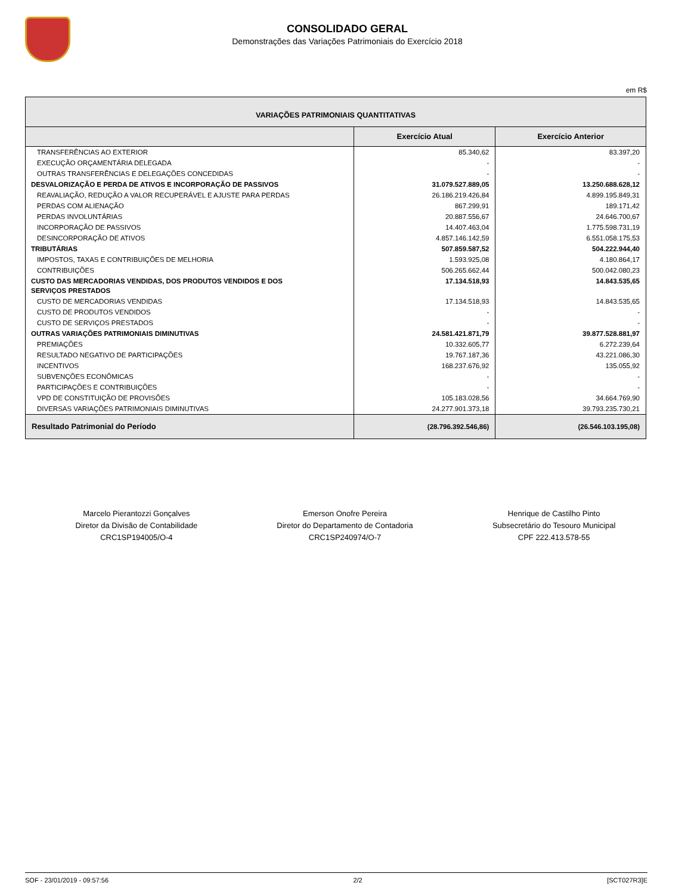CONSOLIDADO GERAL
Demonstrações das Variações Patrimoniais do Exercício 2018
em R$
| VARIAÇÕES PATRIMONIAIS QUANTITATIVAS | | |
| | Exercício Atual | Exercício Anterior |
| TRANSFERÊNCIAS AO EXTERIOR | 85.340,62 | 83.397,20 |
| EXECUÇÃO ORÇAMENTÁRIA DELEGADA | - | - |
| OUTRAS TRANSFERÊNCIAS E DELEGAÇÕES CONCEDIDAS | - | - |
| DESVALORIZAÇÃO E PERDA DE ATIVOS E INCORPORAÇÃO DE PASSIVOS | 31.079.527.889,05 | 13.250.688.628,12 |
| REAVALIAÇÃO, REDUÇÃO A VALOR RECUPERÁVEL E AJUSTE PARA PERDAS | 26.186.219.426,84 | 4.899.195.849,31 |
| PERDAS COM ALIENAÇÃO | 867.299,91 | 189.171,42 |
| PERDAS INVOLUNTÁRIAS | 20.887.556,67 | 24.646.700,67 |
| INCORPORAÇÃO DE PASSIVOS | 14.407.463,04 | 1.775.598.731,19 |
| DESINCORPORAÇÃO DE ATIVOS | 4.857.146.142,59 | 6.551.058.175,53 |
| TRIBUTÁRIAS | 507.859.587,52 | 504.222.944,40 |
| IMPOSTOS, TAXAS E CONTRIBUIÇÕES DE MELHORIA | 1.593.925,08 | 4.180.864,17 |
| CONTRIBUIÇÕES | 506.265.662,44 | 500.042.080,23 |
| CUSTO DAS MERCADORIAS VENDIDAS, DOS PRODUTOS VENDIDOS E DOS SERVIÇOS PRESTADOS | 17.134.518,93 | 14.843.535,65 |
| CUSTO DE MERCADORIAS VENDIDAS | 17.134.518,93 | 14.843.535,65 |
| CUSTO DE PRODUTOS VENDIDOS | - | - |
| CUSTO DE SERVIÇOS PRESTADOS | - | - |
| OUTRAS VARIAÇÕES PATRIMONIAIS DIMINUTIVAS | 24.581.421.871,79 | 39.877.528.881,97 |
| PREMIAÇÕES | 10.332.605,77 | 6.272.239,64 |
| RESULTADO NEGATIVO DE PARTICIPAÇÕES | 19.767.187,36 | 43.221.086,30 |
| INCENTIVOS | 168.237.676,92 | 135.055,92 |
| SUBVENÇÕES ECONÔMICAS | - | - |
| PARTICIPAÇÕES E CONTRIBUIÇÕES | - | - |
| VPD DE CONSTITUIÇÃO DE PROVISÕES | 105.183.028,56 | 34.664.769,90 |
| DIVERSAS VARIAÇÕES PATRIMONIAIS DIMINUTIVAS | 24.277.901.373,18 | 39.793.235.730,21 |
| Resultado Patrimonial do Período | (28.796.392.546,86) | (26.546.103.195,08) |
Marcelo Pierantozzi Gonçalves
Diretor da Divisão de Contabilidade
CRC1SP194005/O-4
Emerson Onofre Pereira
Diretor do Departamento de Contadoria
CRC1SP240974/O-7
Henrique de Castilho Pinto
Subsecretário do Tesouro Municipal
CPF 222.413.578-55
SOF - 23/01/2019 - 09:57:56 2/2 [SCT027R3]E